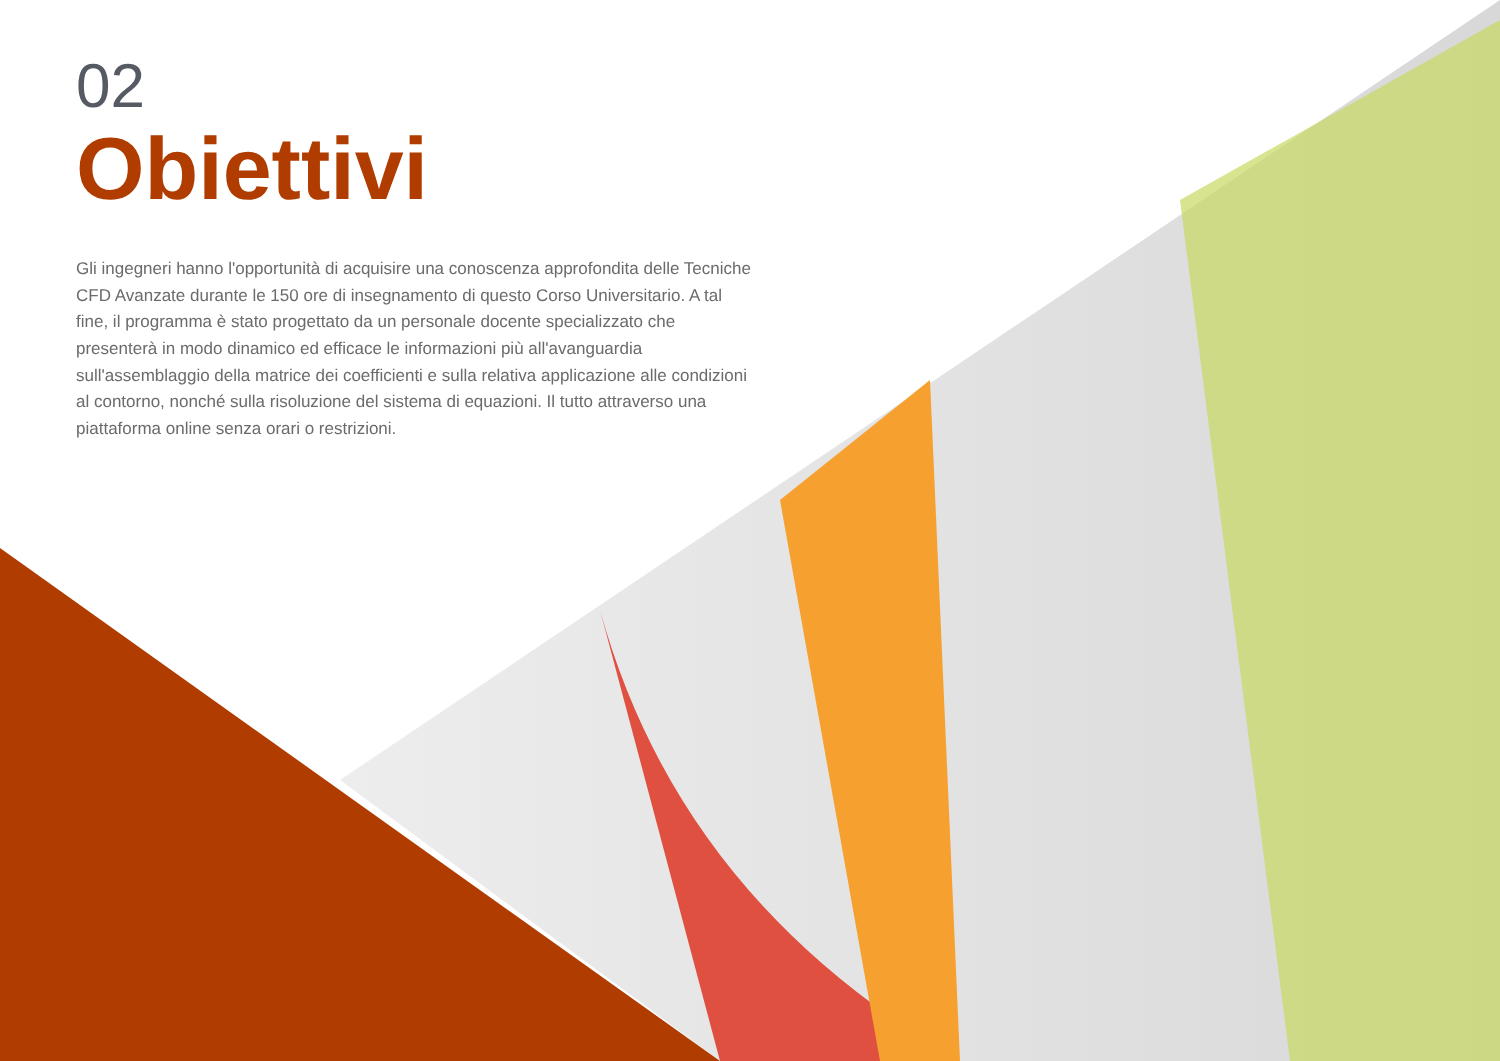02
Obiettivi
Gli ingegneri hanno l'opportunità di acquisire una conoscenza approfondita delle Tecniche CFD Avanzate durante le 150 ore di insegnamento di questo Corso Universitario. A tal fine, il programma è stato progettato da un personale docente specializzato che presenterà in modo dinamico ed efficace le informazioni più all'avanguardia sull'assemblaggio della matrice dei coefficienti e sulla relativa applicazione alle condizioni al contorno, nonché sulla risoluzione del sistema di equazioni. Il tutto attraverso una piattaforma online senza orari o restrizioni.